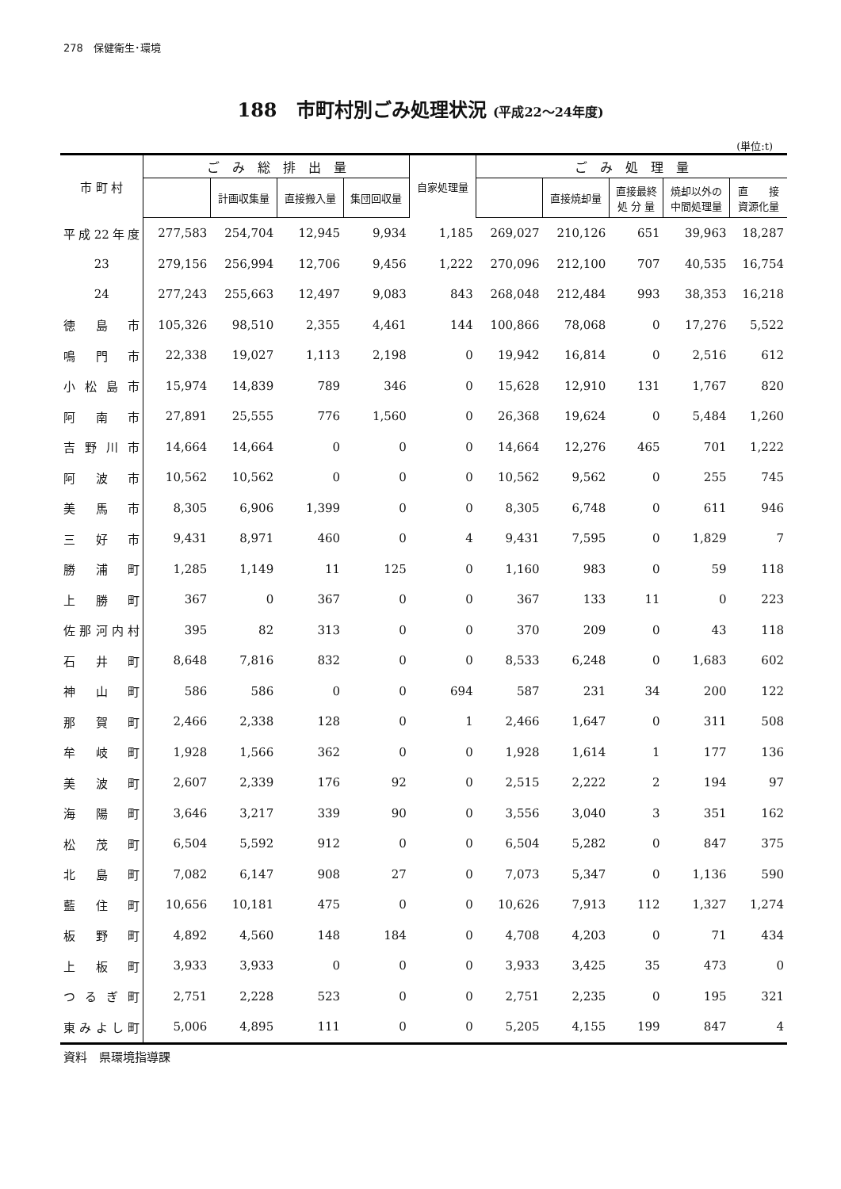278　保健衛生･環境
188　市町村別ごみ処理状況 (平成22〜24年度)
(単位:t)
| 市 町 村 | ご み 総 排 出 量 | | | | 自家処理量 | ご み 処 理 量 | | | | |
| --- | --- | --- | --- | --- | --- | --- | --- | --- | --- | --- |
| | | 計画収集量 | 直接搬入量 | 集団回収量 | | | 直接焼却量 | 直接最終 処 分 量 | 焼却以外の 中間処理量 | 直 接 資源化量 |
| 平成22年度 | 277,583 | 254,704 | 12,945 | 9,934 | 1,185 | 269,027 | 210,126 | 651 | 39,963 | 18,287 |
| 23 | 279,156 | 256,994 | 12,706 | 9,456 | 1,222 | 270,096 | 212,100 | 707 | 40,535 | 16,754 |
| 24 | 277,243 | 255,663 | 12,497 | 9,083 | 843 | 268,048 | 212,484 | 993 | 38,353 | 16,218 |
| 徳島市 | 105,326 | 98,510 | 2,355 | 4,461 | 144 | 100,866 | 78,068 | 0 | 17,276 | 5,522 |
| 鳴門市 | 22,338 | 19,027 | 1,113 | 2,198 | 0 | 19,942 | 16,814 | 0 | 2,516 | 612 |
| 小松島市 | 15,974 | 14,839 | 789 | 346 | 0 | 15,628 | 12,910 | 131 | 1,767 | 820 |
| 阿南市 | 27,891 | 25,555 | 776 | 1,560 | 0 | 26,368 | 19,624 | 0 | 5,484 | 1,260 |
| 吉野川市 | 14,664 | 14,664 | 0 | 0 | 0 | 14,664 | 12,276 | 465 | 701 | 1,222 |
| 阿波市 | 10,562 | 10,562 | 0 | 0 | 0 | 10,562 | 9,562 | 0 | 255 | 745 |
| 美馬市 | 8,305 | 6,906 | 1,399 | 0 | 0 | 8,305 | 6,748 | 0 | 611 | 946 |
| 三好市 | 9,431 | 8,971 | 460 | 0 | 4 | 9,431 | 7,595 | 0 | 1,829 | 7 |
| 勝浦町 | 1,285 | 1,149 | 11 | 125 | 0 | 1,160 | 983 | 0 | 59 | 118 |
| 上勝町 | 367 | 0 | 367 | 0 | 0 | 367 | 133 | 11 | 0 | 223 |
| 佐那河内村 | 395 | 82 | 313 | 0 | 0 | 370 | 209 | 0 | 43 | 118 |
| 石井町 | 8,648 | 7,816 | 832 | 0 | 0 | 8,533 | 6,248 | 0 | 1,683 | 602 |
| 神山町 | 586 | 586 | 0 | 0 | 694 | 587 | 231 | 34 | 200 | 122 |
| 那賀町 | 2,466 | 2,338 | 128 | 0 | 1 | 2,466 | 1,647 | 0 | 311 | 508 |
| 牟岐町 | 1,928 | 1,566 | 362 | 0 | 0 | 1,928 | 1,614 | 1 | 177 | 136 |
| 美波町 | 2,607 | 2,339 | 176 | 92 | 0 | 2,515 | 2,222 | 2 | 194 | 97 |
| 海陽町 | 3,646 | 3,217 | 339 | 90 | 0 | 3,556 | 3,040 | 3 | 351 | 162 |
| 松茂町 | 6,504 | 5,592 | 912 | 0 | 0 | 6,504 | 5,282 | 0 | 847 | 375 |
| 北島町 | 7,082 | 6,147 | 908 | 27 | 0 | 7,073 | 5,347 | 0 | 1,136 | 590 |
| 藍住町 | 10,656 | 10,181 | 475 | 0 | 0 | 10,626 | 7,913 | 112 | 1,327 | 1,274 |
| 板野町 | 4,892 | 4,560 | 148 | 184 | 0 | 4,708 | 4,203 | 0 | 71 | 434 |
| 上板町 | 3,933 | 3,933 | 0 | 0 | 0 | 3,933 | 3,425 | 35 | 473 | 0 |
| つるぎ町 | 2,751 | 2,228 | 523 | 0 | 0 | 2,751 | 2,235 | 0 | 195 | 321 |
| 東みよし町 | 5,006 | 4,895 | 111 | 0 | 0 | 5,205 | 4,155 | 199 | 847 | 4 |
資料　県環境指導課